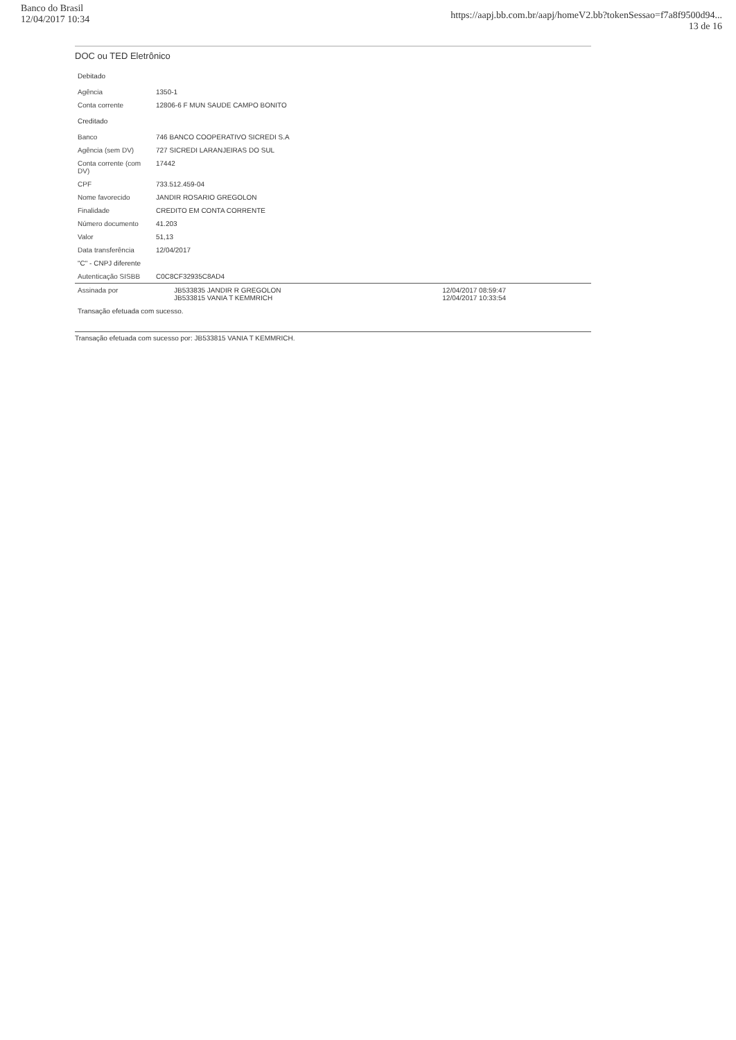Banco do Brasil
12/04/2017 10:34
https://aapj.bb.com.br/aapj/homeV2.bb?tokenSessao=f7a8f9500d94...
13 de 16
DOC ou TED Eletrônico
| Debitado | | |
| Agência | 1350-1 | |
| Conta corrente | 12806-6 F MUN SAUDE CAMPO BONITO | |
| Creditado | | |
| Banco | 746 BANCO COOPERATIVO SICREDI S.A | |
| Agência (sem DV) | 727 SICREDI LARANJEIRAS DO SUL | |
| Conta corrente (com DV) | 17442 | |
| CPF | 733.512.459-04 | |
| Nome favorecido | JANDIR ROSARIO GREGOLON | |
| Finalidade | CREDITO EM CONTA CORRENTE | |
| Número documento | 41.203 | |
| Valor | 51,13 | |
| Data transferência | 12/04/2017 | |
| "C" - CNPJ diferente | | |
| Autenticação SISBB | C0C8CF32935C8AD4 | |
| Assinada por | JB533835 JANDIR R GREGOLON JB533815 VANIA T KEMMRICH | 12/04/2017 08:59:47 12/04/2017 10:33:54 |
| Transação efetuada com sucesso. | | |
Transação efetuada com sucesso por: JB533815 VANIA T KEMMRICH.